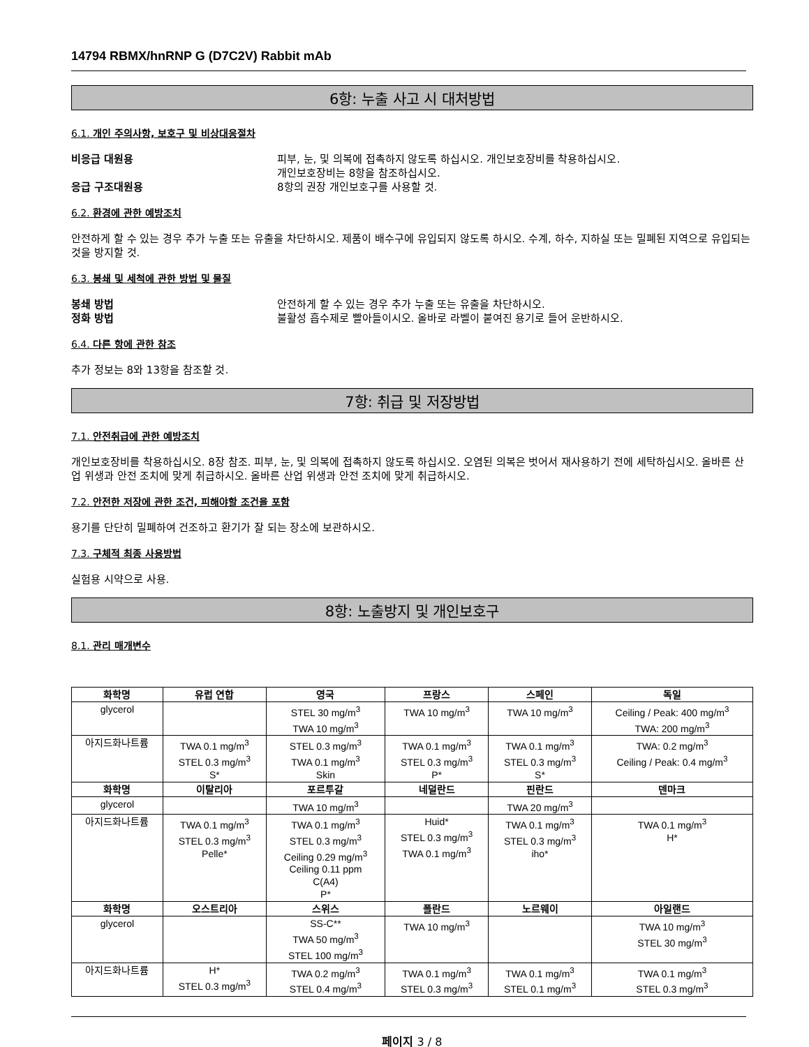14794 RBMX/hnRNP G (D7C2V) Rabbit mAb
6항: 누출 사고 시 대처방법
6.1. 개인 주의사항, 보호구 및 비상대응절차
비응급 대원용 피부, 눈, 및 의복에 접촉하지 않도록 하십시오. 개인보호장비를 착용하십시오.
개인보호장비는 8항을 참조하십시오.
응급 구조대원용 8항의 권장 개인보호구를 사용할 것.
6.2. 환경에 관한 예방조치
안전하게 할 수 있는 경우 추가 누출 또는 유출을 차단하시오. 제품이 배수구에 유입되지 않도록 하시오. 수계, 하수, 지하실 또는 밀폐된 지역으로 유입되는 것을 방지할 것.
6.3. 봉쇄 및 세척에 관한 방법 및 물질
봉쇄 방법 안전하게 할 수 있는 경우 추가 누출 또는 유출을 차단하시오.
정화 방법 불활성 흡수제로 빨아들이시오. 올바로 라벨이 붙여진 용기로 들어 운반하시오.
6.4. 다른 항에 관한 참조
추가 정보는 8와 13항을 참조할 것.
7항: 취급 및 저장방법
7.1. 안전취급에 관한 예방조치
개인보호장비를 착용하십시오. 8장 참조. 피부, 눈, 및 의복에 접촉하지 않도록 하십시오. 오염된 의복은 벗어서 재사용하기 전에 세탁하십시오. 올바른 산업 위생과 안전 조치에 맞게 취급하시오. 올바른 산업 위생과 안전 조치에 맞게 취급하시오.
7.2. 안전한 저장에 관한 조건, 피해야할 조건을 포함
용기를 단단히 밀폐하여 건조하고 환기가 잘 되는 장소에 보관하시오.
7.3. 구체적 최종 사용방법
실험용 시약으로 사용.
8항: 노출방지 및 개인보호구
8.1. 관리 매개변수
| 화학명 | 유럽 연합 | 영국 | 프랑스 | 스페인 | 독일 |
| --- | --- | --- | --- | --- | --- |
| glycerol | | STEL 30 mg/m<sup>3</sup> TWA 10 mg/m<sup>3</sup> | TWA 10 mg/m<sup>3</sup> | TWA 10 mg/m<sup>3</sup> | Ceiling / Peak: 400 mg/m<sup>3</sup> TWA: 200 mg/m<sup>3</sup> |
| 아지드화나트륨 | TWA 0.1 mg/m<sup>3</sup> STEL 0.3 mg/m<sup>3</sup> S* | STEL 0.3 mg/m<sup>3</sup> TWA 0.1 mg/m<sup>3</sup> Skin | TWA 0.1 mg/m<sup>3</sup> STEL 0.3 mg/m<sup>3</sup> P* | TWA 0.1 mg/m<sup>3</sup> STEL 0.3 mg/m<sup>3</sup> S* | TWA: 0.2 mg/m<sup>3</sup> Ceiling / Peak: 0.4 mg/m<sup>3</sup> |
| 화학명 | 이탈리아 | 포르투갈 | 네덜란드 | 핀란드 | 덴마크 |
| glycerol | | TWA 10 mg/m<sup>3</sup> | | TWA 20 mg/m<sup>3</sup> | |
| 아지드화나트륨 | TWA 0.1 mg/m<sup>3</sup> STEL 0.3 mg/m<sup>3</sup> Pelle* | TWA 0.1 mg/m<sup>3</sup> STEL 0.3 mg/m<sup>3</sup> Ceiling 0.29 mg/m<sup>3</sup> Ceiling 0.11 ppm C(A4) P* | Huid* STEL 0.3 mg/m<sup>3</sup> TWA 0.1 mg/m<sup>3</sup> | TWA 0.1 mg/m<sup>3</sup> STEL 0.3 mg/m<sup>3</sup> iho* | TWA 0.1 mg/m<sup>3</sup> H* |
| 화학명 | 오스트리아 | 스위스 | 폴란드 | 노르웨이 | 아일랜드 |
| glycerol | | SS-C** TWA 50 mg/m<sup>3</sup> STEL 100 mg/m<sup>3</sup> | TWA 10 mg/m<sup>3</sup> | | TWA 10 mg/m<sup>3</sup> STEL 30 mg/m<sup>3</sup> |
| 아지드화나트륨 | H* STEL 0.3 mg/m<sup>3</sup> | TWA 0.2 mg/m<sup>3</sup> STEL 0.4 mg/m<sup>3</sup> | TWA 0.1 mg/m<sup>3</sup> STEL 0.3 mg/m<sup>3</sup> | TWA 0.1 mg/m<sup>3</sup> STEL 0.1 mg/m<sup>3</sup> | TWA 0.1 mg/m<sup>3</sup> STEL 0.3 mg/m<sup>3</sup> |
페이지 3 / 8